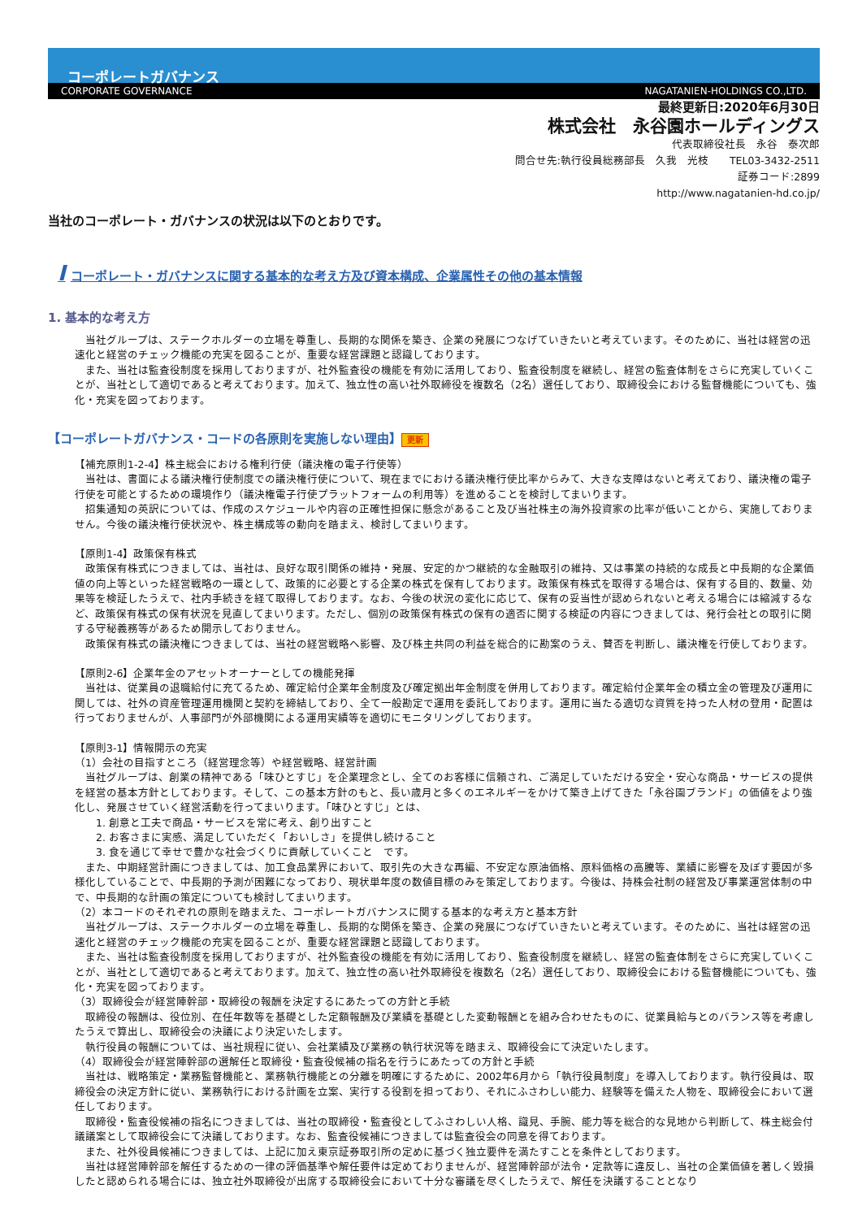コーポレートガバナンス
CORPORATE GOVERNANCE NAGATANIEN-HOLDINGS CO.,LTD.
最終更新日:2020年6月30日
株式会社　永谷園ホールディングス
代表取締役社長　永谷　泰次郎
問合せ先:執行役員総務部長　久我　光枝　　TEL03-3432-2511
証券コード:2899
http://www.nagatanien-hd.co.jp/
当社のコーポレート・ガバナンスの状況は以下のとおりです。
Iコーポレート・ガバナンスに関する基本的な考え方及び資本構成、企業属性その他の基本情報
1. 基本的な考え方
　当社グループは、ステークホルダーの立場を尊重し、長期的な関係を築き、企業の発展につなげていきたいと考えています。そのために、当社は経営の迅速化と経営のチェック機能の充実を図ることが、重要な経営課題と認識しております。
　また、当社は監査役制度を採用しておりますが、社外監査役の機能を有効に活用しており、監査役制度を継続し、経営の監査体制をさらに充実していくことが、当社として適切であると考えております。加えて、独立性の高い社外取締役を複数名（2名）選任しており、取締役会における監督機能についても、強化・充実を図っております。
【コーポレートガバナンス・コードの各原則を実施しない理由】 更新
【補充原則1-2-4】株主総会における権利行使（議決権の電子行使等）
　当社は、書面による議決権行使制度での議決権行使について、現在までにおける議決権行使比率からみて、大きな支障はないと考えており、議決権の電子行使を可能とするための環境作り（議決権電子行使プラットフォームの利用等）を進めることを検討してまいります。
　招集通知の英訳については、作成のスケジュールや内容の正確性担保に懸念があること及び当社株主の海外投資家の比率が低いことから、実施しておりません。今後の議決権行使状況や、株主構成等の動向を踏まえ、検討してまいります。
【原則1-4】政策保有株式
　政策保有株式につきましては、当社は、良好な取引関係の維持・発展、安定的かつ継続的な金融取引の維持、又は事業の持続的な成長と中長期的な企業価値の向上等といった経営戦略の一環として、政策的に必要とする企業の株式を保有しております。政策保有株式を取得する場合は、保有する目的、数量、効果等を検証したうえで、社内手続きを経て取得しております。なお、今後の状況の変化に応じて、保有の妥当性が認められないと考える場合には縮減するなど、政策保有株式の保有状況を見直してまいります。ただし、個別の政策保有株式の保有の適否に関する検証の内容につきましては、発行会社との取引に関する守秘義務等があるため開示しておりません。
　政策保有株式の議決権につきましては、当社の経営戦略へ影響、及び株主共同の利益を総合的に勘案のうえ、賛否を判断し、議決権を行使しております。
【原則2-6】企業年金のアセットオーナーとしての機能発揮
　当社は、従業員の退職給付に充てるため、確定給付企業年金制度及び確定拠出年金制度を併用しております。確定給付企業年金の積立金の管理及び運用に関しては、社外の資産管理運用機関と契約を締結しており、全て一般勘定で運用を委託しております。運用に当たる適切な資質を持った人材の登用・配置は行っておりませんが、人事部門が外部機関による運用実績等を適切にモニタリングしております。
【原則3-1】情報開示の充実
（1）会社の目指すところ（経営理念等）や経営戦略、経営計画
　当社グループは、創業の精神である「味ひとすじ」を企業理念とし、全てのお客様に信頼され、ご満足していただける安全・安心な商品・サービスの提供を経営の基本方針としております。そして、この基本方針のもと、長い歳月と多くのエネルギーをかけて築き上げてきた「永谷園ブランド」の価値をより強化し、発展させていく経営活動を行ってまいります。「味ひとすじ」とは、
　　1. 創意と工夫で商品・サービスを常に考え、創り出すこと
　　2. お客さまに実感、満足していただく「おいしさ」を提供し続けること
　　3. 食を通じて幸せで豊かな社会づくりに貢献していくこと　です。
　また、中期経営計画につきましては、加工食品業界において、取引先の大きな再編、不安定な原油価格、原料価格の高騰等、業績に影響を及ぼす要因が多様化していることで、中長期的予測が困難になっており、現状単年度の数値目標のみを策定しております。今後は、持株会社制の経営及び事業運営体制の中で、中長期的な計画の策定についても検討してまいります。
（2）本コードのそれぞれの原則を踏まえた、コーポレートガバナンスに関する基本的な考え方と基本方針
　当社グループは、ステークホルダーの立場を尊重し、長期的な関係を築き、企業の発展につなげていきたいと考えています。そのために、当社は経営の迅速化と経営のチェック機能の充実を図ることが、重要な経営課題と認識しております。
　また、当社は監査役制度を採用しておりますが、社外監査役の機能を有効に活用しており、監査役制度を継続し、経営の監査体制をさらに充実していくことが、当社として適切であると考えております。加えて、独立性の高い社外取締役を複数名（2名）選任しており、取締役会における監督機能についても、強化・充実を図っております。
（3）取締役会が経営陣幹部・取締役の報酬を決定するにあたっての方針と手続
　取締役の報酬は、役位別、在任年数等を基礎とした定額報酬及び業績を基礎とした変動報酬とを組み合わせたものに、従業員給与とのバランス等を考慮したうえで算出し、取締役会の決議により決定いたします。
　執行役員の報酬については、当社規程に従い、会社業績及び業務の執行状況等を踏まえ、取締役会にて決定いたします。
（4）取締役会が経営陣幹部の選解任と取締役・監査役候補の指名を行うにあたっての方針と手続
　当社は、戦略策定・業務監督機能と、業務執行機能との分離を明確にするために、2002年6月から「執行役員制度」を導入しております。執行役員は、取締役会の決定方針に従い、業務執行における計画を立案、実行する役割を担っており、それにふさわしい能力、経験等を備えた人物を、取締役会において選任しております。
　取締役・監査役候補の指名につきましては、当社の取締役・監査役としてふさわしい人格、識見、手腕、能力等を総合的な見地から判断して、株主総会付議議案として取締役会にて決議しております。なお、監査役候補につきましては監査役会の同意を得ております。
　また、社外役員候補につきましては、上記に加え東京証券取引所の定めに基づく独立要件を満たすことを条件としております。
　当社は経営陣幹部を解任するための一律の評価基準や解任要件は定めておりませんが、経営陣幹部が法令・定款等に違反し、当社の企業価値を著しく毀損したと認められる場合には、独立社外取締役が出席する取締役会において十分な審議を尽くしたうえで、解任を決議することとなり